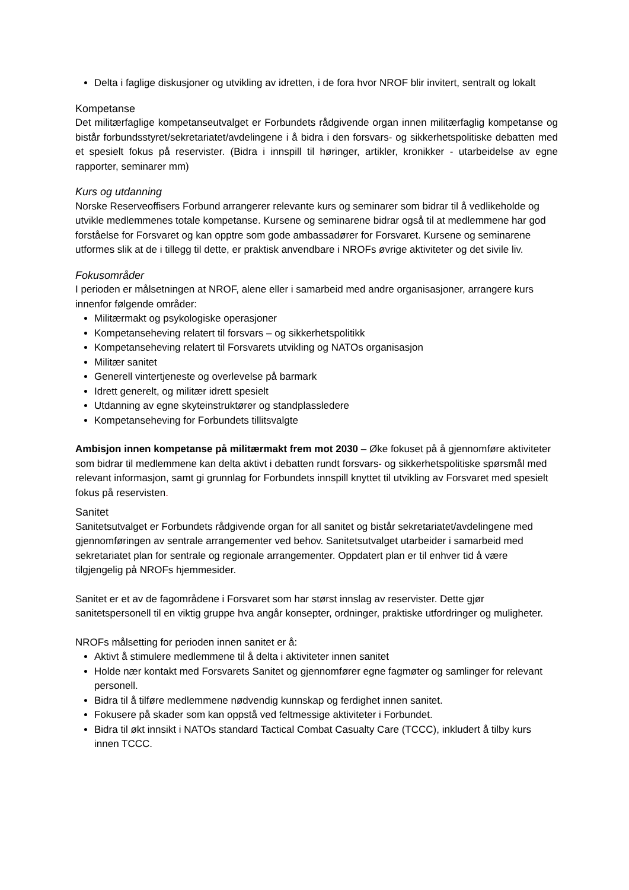Delta i faglige diskusjoner og utvikling av idretten, i de fora hvor NROF blir invitert, sentralt og lokalt
Kompetanse
Det militærfaglige kompetanseutvalget er Forbundets rådgivende organ innen militærfaglig kompetanse og bistår forbundsstyret/sekretariatet/avdelingene i å bidra i den forsvars- og sikkerhetspolitiske debatten med et spesielt fokus på reservister. (Bidra i innspill til høringer, artikler, kronikker - utarbeidelse av egne rapporter, seminarer mm)
Kurs og utdanning
Norske Reserveoffisers Forbund arrangerer relevante kurs og seminarer som bidrar til å vedlikeholde og utvikle medlemmenes totale kompetanse. Kursene og seminarene bidrar også til at medlemmene har god forståelse for Forsvaret og kan opptre som gode ambassadører for Forsvaret. Kursene og seminarene utformes slik at de i tillegg til dette, er praktisk anvendbare i NROFs øvrige aktiviteter og det sivile liv.
Fokusområder
I perioden er målsetningen at NROF, alene eller i samarbeid med andre organisasjoner, arrangere kurs innenfor følgende områder:
Militærmakt og psykologiske operasjoner
Kompetanseheving relatert til forsvars – og sikkerhetspolitikk
Kompetanseheving relatert til Forsvarets utvikling og NATOs organisasjon
Militær sanitet
Generell vintertjeneste og overlevelse på barmark
Idrett generelt, og militær idrett spesielt
Utdanning av egne skyteinstruktører og standplassledere
Kompetanseheving for Forbundets tillitsvalgte
Ambisjon innen kompetanse på militærmakt frem mot 2030 – Øke fokuset på å gjennomføre aktiviteter som bidrar til medlemmene kan delta aktivt i debatten rundt forsvars- og sikkerhetspolitiske spørsmål med relevant informasjon, samt gi grunnlag for Forbundets innspill knyttet til utvikling av Forsvaret med spesielt fokus på reservisten.
Sanitet
Sanitetsutvalget er Forbundets rådgivende organ for all sanitet og bistår sekretariatet/avdelingene med gjennomføringen av sentrale arrangementer ved behov. Sanitetsutvalget utarbeider i samarbeid med sekretariatet plan for sentrale og regionale arrangementer. Oppdatert plan er til enhver tid å være tilgjengelig på NROFs hjemmesider.
Sanitet er et av de fagområdene i Forsvaret som har størst innslag av reservister. Dette gjør sanitetspersonell til en viktig gruppe hva angår konsepter, ordninger, praktiske utfordringer og muligheter.
NROFs målsetting for perioden innen sanitet er å:
Aktivt å stimulere medlemmene til å delta i aktiviteter innen sanitet
Holde nær kontakt med Forsvarets Sanitet og gjennomfører egne fagmøter og samlinger for relevant personell.
Bidra til å tilføre medlemmene nødvendig kunnskap og ferdighet innen sanitet.
Fokusere på skader som kan oppstå ved feltmessige aktiviteter i Forbundet.
Bidra til økt innsikt i NATOs standard Tactical Combat Casualty Care (TCCC), inkludert å tilby kurs innen TCCC.